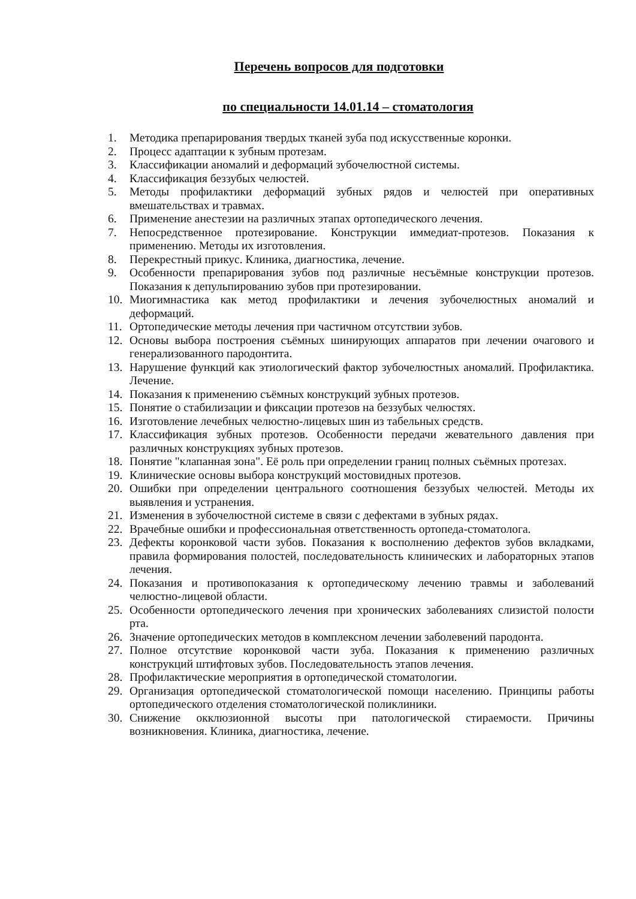Перечень вопросов для подготовки
по специальности 14.01.14 – стоматология
1. Методика препарирования твердых тканей зуба под искусственные коронки.
2. Процесс адаптации к зубным протезам.
3. Классификации аномалий и деформаций зубочелюстной системы.
4. Классификация беззубых челюстей.
5. Методы профилактики деформаций зубных рядов и челюстей при оперативных вмешательствах и травмах.
6. Применение анестезии на различных этапах ортопедического лечения.
7. Непосредственное протезирование. Конструкции иммедиат-протезов. Показания к применению. Методы их изготовления.
8. Перекрестный прикус. Клиника, диагностика, лечение.
9. Особенности препарирования зубов под различные несъёмные конструкции протезов. Показания к депульпированию зубов при протезировании.
10. Миогимнастика как метод профилактики и лечения зубочелюстных аномалий и деформаций.
11. Ортопедические методы лечения при частичном отсутствии зубов.
12. Основы выбора построения съёмных шинирующих аппаратов при лечении очагового и генерализованного пародонтита.
13. Нарушение функций как этиологический фактор зубочелюстных аномалий. Профилактика. Лечение.
14. Показания к применению съёмных конструкций зубных протезов.
15. Понятие о стабилизации и фиксации протезов на беззубых челюстях.
16. Изготовление лечебных челюстно-лицевых шин из табельных средств.
17. Классификация зубных протезов. Особенности передачи жевательного давления при различных конструкциях зубных протезов.
18. Понятие "клапанная зона". Её роль при определении границ полных съёмных протезах.
19. Клинические основы выбора конструкций мостовидных протезов.
20. Ошибки при определении центрального соотношения беззубых челюстей. Методы их выявления и устранения.
21. Изменения в зубочелюстной системе в связи с дефектами в зубных рядах.
22. Врачебные ошибки и профессиональная ответственность ортопеда-стоматолога.
23. Дефекты коронковой части зубов. Показания к восполнению дефектов зубов вкладками, правила формирования полостей, последовательность клинических и лабораторных этапов лечения.
24. Показания и противопоказания к ортопедическому лечению травмы и заболеваний челюстно-лицевой области.
25. Особенности ортопедического лечения при хронических заболеваниях слизистой полости рта.
26. Значение ортопедических методов в комплексном лечении заболевений пародонта.
27. Полное отсутствие коронковой части зуба. Показания к применению различных конструкций штифтовых зубов. Последовательность этапов лечения.
28. Профилактические мероприятия в ортопедической стоматологии.
29. Организация ортопедической стоматологической помощи населению. Принципы работы ортопедического отделения стоматологической поликлиники.
30. Снижение окклюзионной высоты при патологической стираемости. Причины возникновения. Клиника, диагностика, лечение.